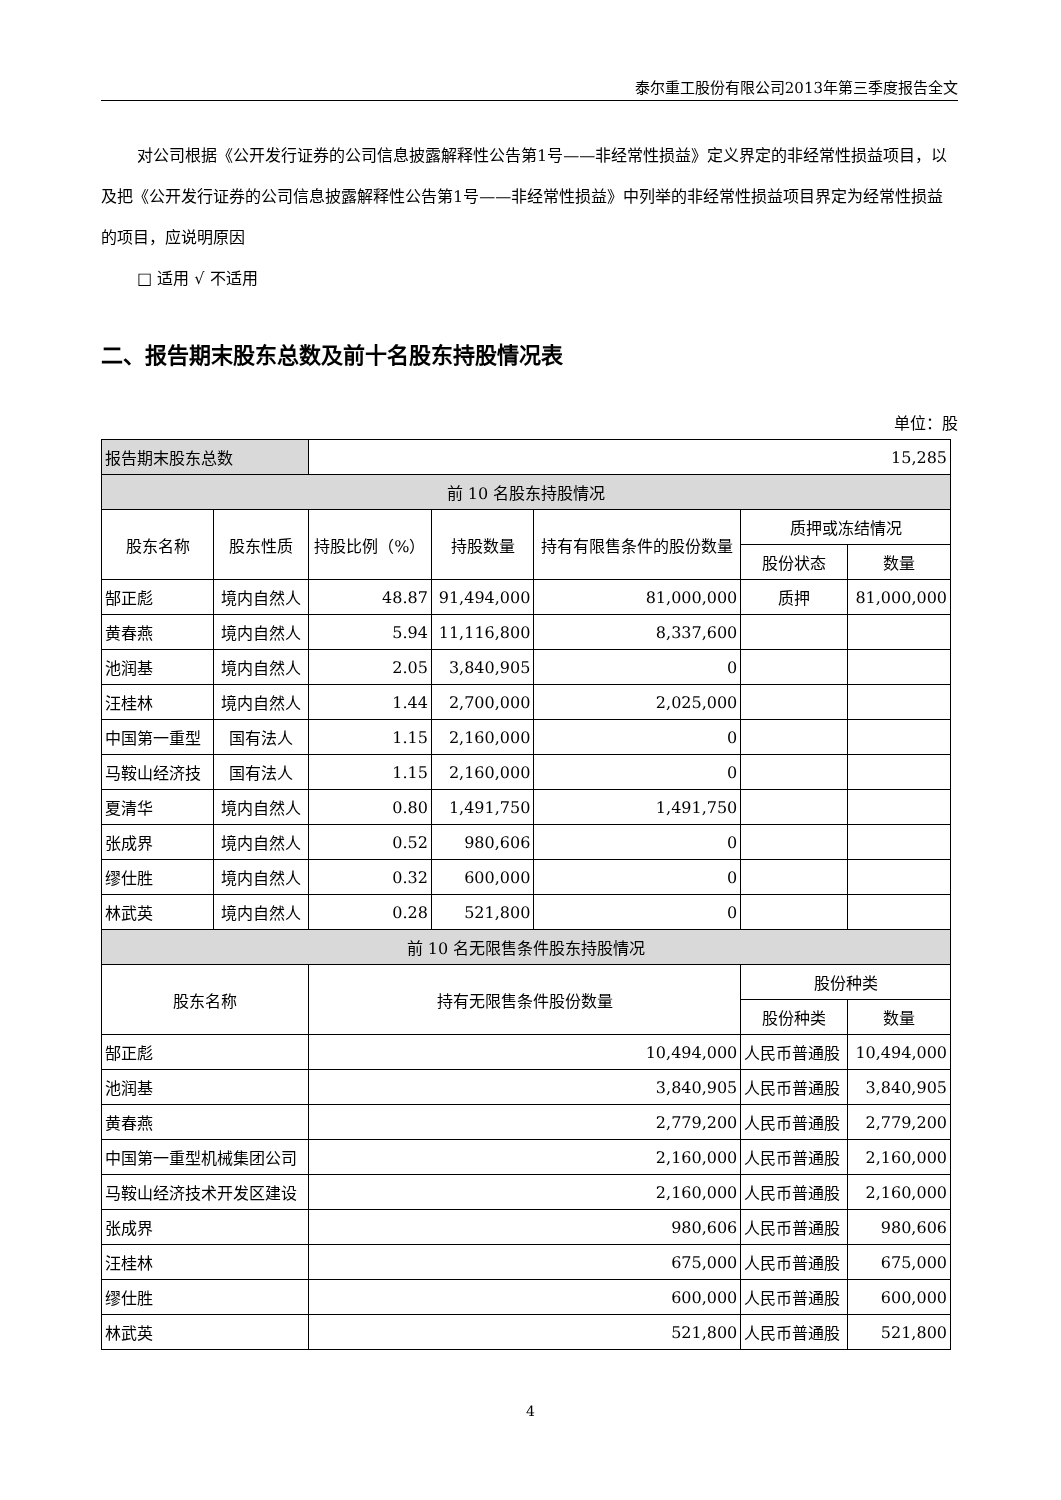泰尔重工股份有限公司2013年第三季度报告全文
对公司根据《公开发行证券的公司信息披露解释性公告第1号——非经常性损益》定义界定的非经常性损益项目，以及把《公开发行证券的公司信息披露解释性公告第1号——非经常性损益》中列举的非经常性损益项目界定为经常性损益的项目，应说明原因
□ 适用 √ 不适用
二、报告期末股东总数及前十名股东持股情况表
单位：股
| 报告期末股东总数 | | 15,285 | | | | |
| 前 10 名股东持股情况 | | | | | | |
| 股东名称 | 股东性质 | 持股比例（%） | 持股数量 | 持有有限售条件的股份数量 | 质押或冻结情况 | |
| | | | | | 股份状态 | 数量 |
| 郜正彪 | 境内自然人 | 48.87 | 91,494,000 | 81,000,000 | 质押 | 81,000,000 |
| 黄春燕 | 境内自然人 | 5.94 | 11,116,800 | 8,337,600 | | |
| 池润基 | 境内自然人 | 2.05 | 3,840,905 | 0 | | |
| 汪桂林 | 境内自然人 | 1.44 | 2,700,000 | 2,025,000 | | |
| 中国第一重型 | 国有法人 | 1.15 | 2,160,000 | 0 | | |
| 马鞍山经济技 | 国有法人 | 1.15 | 2,160,000 | 0 | | |
| 夏清华 | 境内自然人 | 0.80 | 1,491,750 | 1,491,750 | | |
| 张成界 | 境内自然人 | 0.52 | 980,606 | 0 | | |
| 缪仕胜 | 境内自然人 | 0.32 | 600,000 | 0 | | |
| 林武英 | 境内自然人 | 0.28 | 521,800 | 0 | | |
| 前 10 名无限售条件股东持股情况 | | | | | | |
| 股东名称 | | 持有无限售条件股份数量 | | | 股份种类 | |
| | | | | | 股份种类 | 数量 |
| 郜正彪 | | 10,494,000 | | | 人民币普通股 | 10,494,000 |
| 池润基 | | 3,840,905 | | | 人民币普通股 | 3,840,905 |
| 黄春燕 | | 2,779,200 | | | 人民币普通股 | 2,779,200 |
| 中国第一重型机械集团公司 | | 2,160,000 | | | 人民币普通股 | 2,160,000 |
| 马鞍山经济技术开发区建设 | | 2,160,000 | | | 人民币普通股 | 2,160,000 |
| 张成界 | | 980,606 | | | 人民币普通股 | 980,606 |
| 汪桂林 | | 675,000 | | | 人民币普通股 | 675,000 |
| 缪仕胜 | | 600,000 | | | 人民币普通股 | 600,000 |
| 林武英 | | 521,800 | | | 人民币普通股 | 521,800 |
4